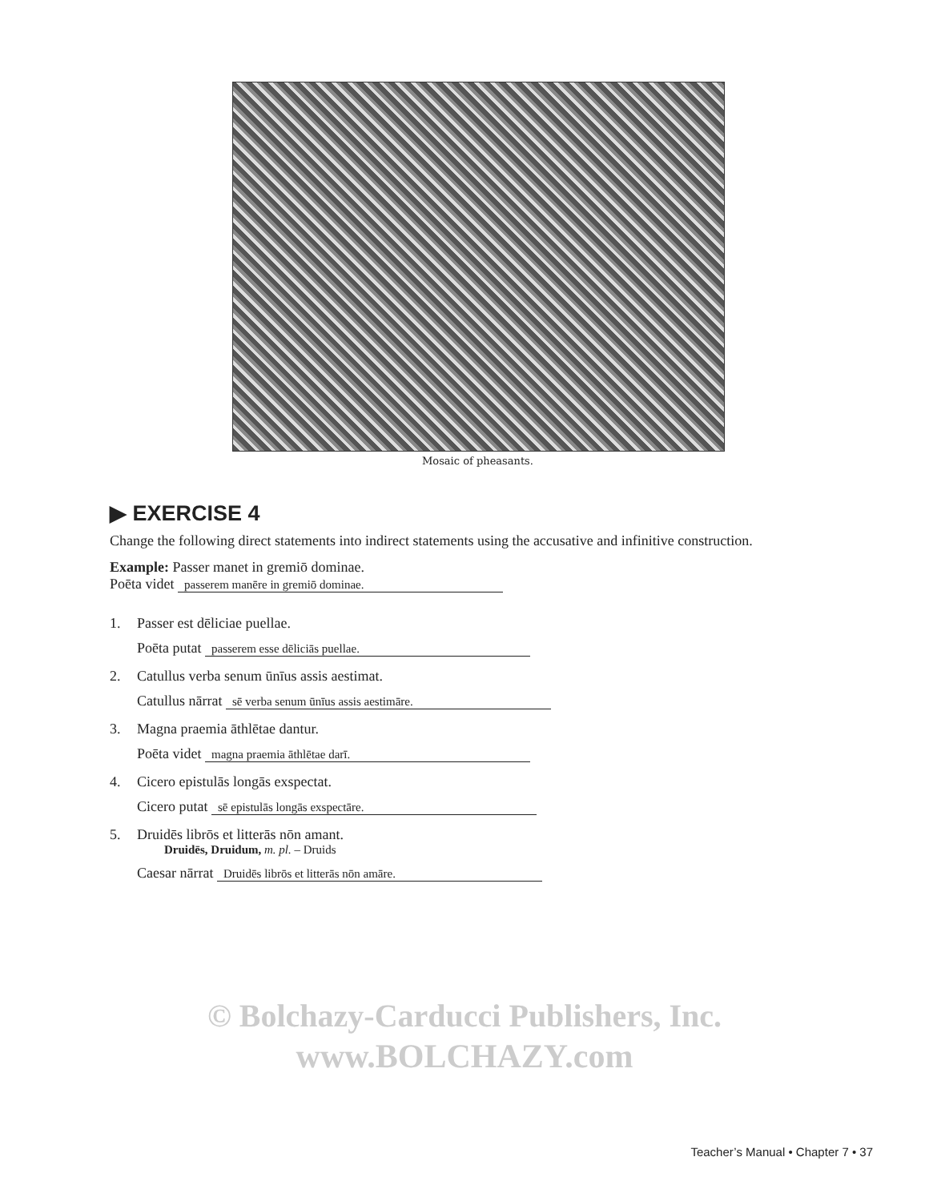Mosaic of pheasants.
▶ EXERCISE 4
Change the following direct statements into indirect statements using the accusative and infinitive construction.
Example: Passer manet in gremiō dominae.
Poēta videt passerem manēre in gremiō dominae.
1. Passer est dēliciae puellae.
Poēta putat passerem esse dēliciās puellae.
2. Catullus verba senum ūnīus assis aestimat.
Catullus nārrat sē verba senum ūnīus assis aestimāre.
3. Magna praemia āthlētae dantur.
Poēta videt magna praemia āthlētae darī.
4. Cicero epistulās longās exspectat.
Cicero putat sē epistulās longās exspectāre.
5. Druidēs librōs et litterās nōn amant.
Druidēs, Druidum, m. pl. – Druids
Caesar nārrat Druidēs librōs et litterās nōn amāre.
© Bolchazy-Carducci Publishers, Inc.
www.BOLCHAZY.com
Teacher’s Manual • Chapter 7 • 37